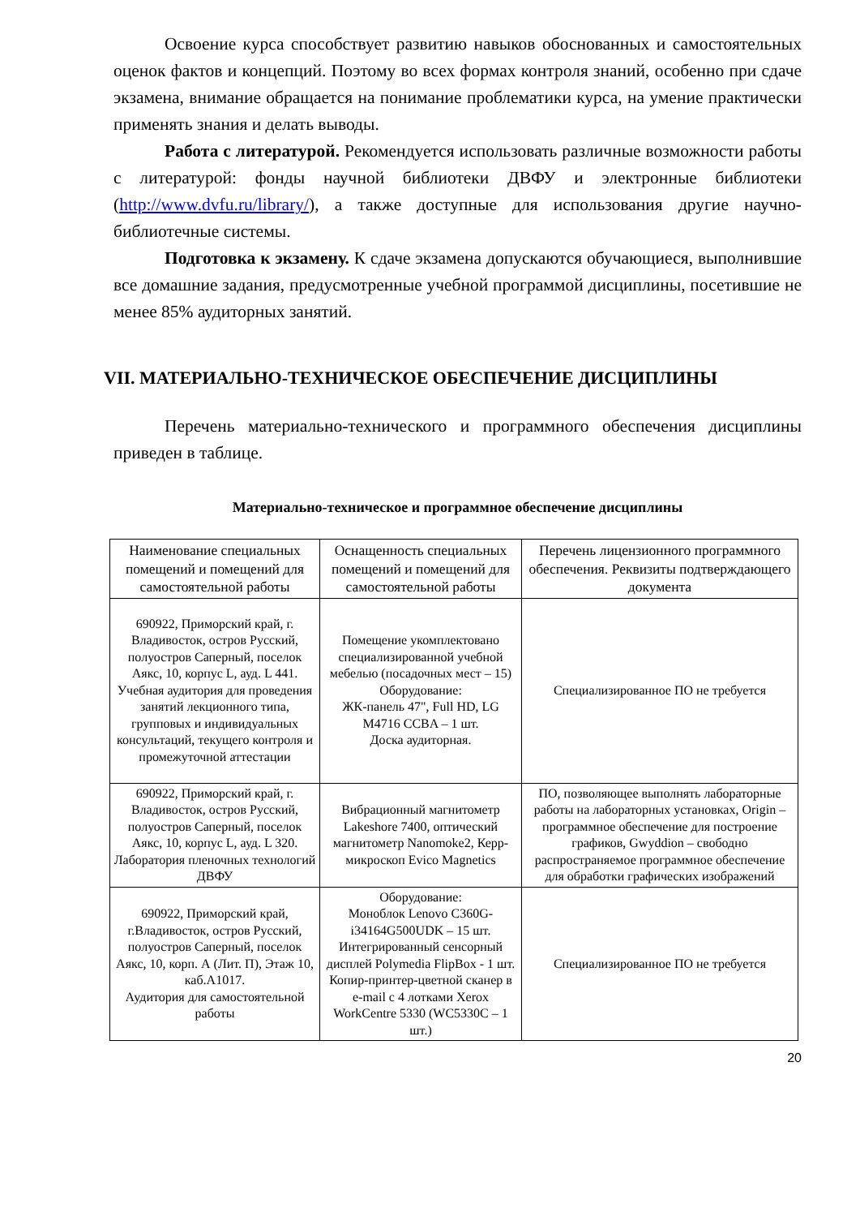Освоение курса способствует развитию навыков обоснованных и самостоятельных оценок фактов и концепций. Поэтому во всех формах контроля знаний, особенно при сдаче экзамена, внимание обращается на понимание проблематики курса, на умение практически применять знания и делать выводы.
Работа с литературой. Рекомендуется использовать различные возможности работы с литературой: фонды научной библиотеки ДВФУ и электронные библиотеки (http://www.dvfu.ru/library/), а также доступные для использования другие научно-библиотечные системы.
Подготовка к экзамену. К сдаче экзамена допускаются обучающиеся, выполнившие все домашние задания, предусмотренные учебной программой дисциплины, посетившие не менее 85% аудиторных занятий.
VII. МАТЕРИАЛЬНО-ТЕХНИЧЕСКОЕ ОБЕСПЕЧЕНИЕ ДИСЦИПЛИНЫ
Перечень материально-технического и программного обеспечения дисциплины приведен в таблице.
Материально-техническое и программное обеспечение дисциплины
| Наименование специальных помещений и помещений для самостоятельной работы | Оснащенность специальных помещений и помещений для самостоятельной работы | Перечень лицензионного программного обеспечения. Реквизиты подтверждающего документа |
| 690922, Приморский край, г. Владивосток, остров Русский, полуостров Саперный, поселок Аякс, 10, корпус L, ауд. L 441. Учебная аудитория для проведения занятий лекционного типа, групповых и индивидуальных консультаций, текущего контроля и промежуточной аттестации | Помещение укомплектовано специализированной учебной мебелью (посадочных мест – 15) Оборудование: ЖК-панель 47", Full HD, LG M4716 CCBA – 1 шт. Доска аудиторная. | Специализированное ПО не требуется |
| 690922, Приморский край, г. Владивосток, остров Русский, полуостров Саперный, поселок Аякс, 10, корпус L, ауд. L 320. Лаборатория пленочных технологий ДВФУ | Вибрационный магнитометр Lakeshore 7400, оптический магнитометр Nanomoke2, Керр-микроскоп Evico Magnetics | ПО, позволяющее выполнять лабораторные работы на лабораторных установках, Origin – программное обеспечение для построение графиков, Gwyddion – свободно распространяемое программное обеспечение для обработки графических изображений |
| 690922, Приморский край, г.Владивосток, остров Русский, полуостров Саперный, поселок Аякс, 10, корп. А (Лит. П), Этаж 10, каб.А1017. Аудитория для самостоятельной работы | Оборудование: Моноблок Lenovo C360G-i34164G500UDK – 15 шт. Интегрированный сенсорный дисплей Polymedia FlipBox - 1 шт. Копир-принтер-цветной сканер в e-mail с 4 лотками Xerox WorkCentre 5330 (WC5330C – 1 шт.) | Специализированное ПО не требуется |
20